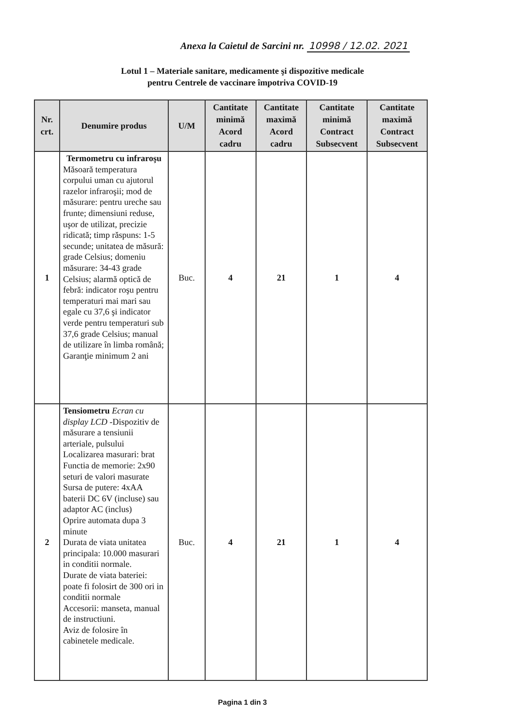Anexa la Caietul de Sarcini nr. 10998 / 12.02. 2021
Lotul 1 – Materiale sanitare, medicamente şi dispozitive medicale
pentru Centrele de vaccinare împotriva COVID-19
| Nr. crt. | Denumire produs | U/M | Cantitate minimă Acord cadru | Cantitate maximă Acord cadru | Cantitate minimă Contract Subsecvent | Cantitate maximă Contract Subsecvent |
| --- | --- | --- | --- | --- | --- | --- |
| 1 | Termometru cu infraroşu Măsoară temperatura corpului uman cu ajutorul razelor infraroşii; mod de măsurare: pentru ureche sau frunte; dimensiuni reduse, uşor de utilizat, precizie ridicată; timp răspuns: 1-5 secunde; unitatea de măsură: grade Celsius; domeniu măsurare: 34-43 grade Celsius; alarmă optică de febră: indicator roşu pentru temperaturi mai mari sau egale cu 37,6 şi indicator verde pentru temperaturi sub 37,6 grade Celsius; manual de utilizare în limba română; Garanţie minimum 2 ani | Buc. | 4 | 21 | 1 | 4 |
| 2 | Tensiometru Ecran cu display LCD -Dispozitiv de măsurare a tensiunii arteriale, pulsului Localizarea masurari: brat Functia de memorie: 2x90 seturi de valori masurate Sursa de putere: 4xAA baterii DC 6V (incluse) sau adaptor AC (inclus) Oprire automata dupa 3 minute Durata de viata unitatea principala: 10.000 masurari in conditii normale. Durate de viata bateriei: poate fi folosirt de 300 ori in conditii normale Accesorii: manseta, manual de instructiuni. Aviz de folosire în cabinetele medicale. | Buc. | 4 | 21 | 1 | 4 |
Pagina 1 din 3